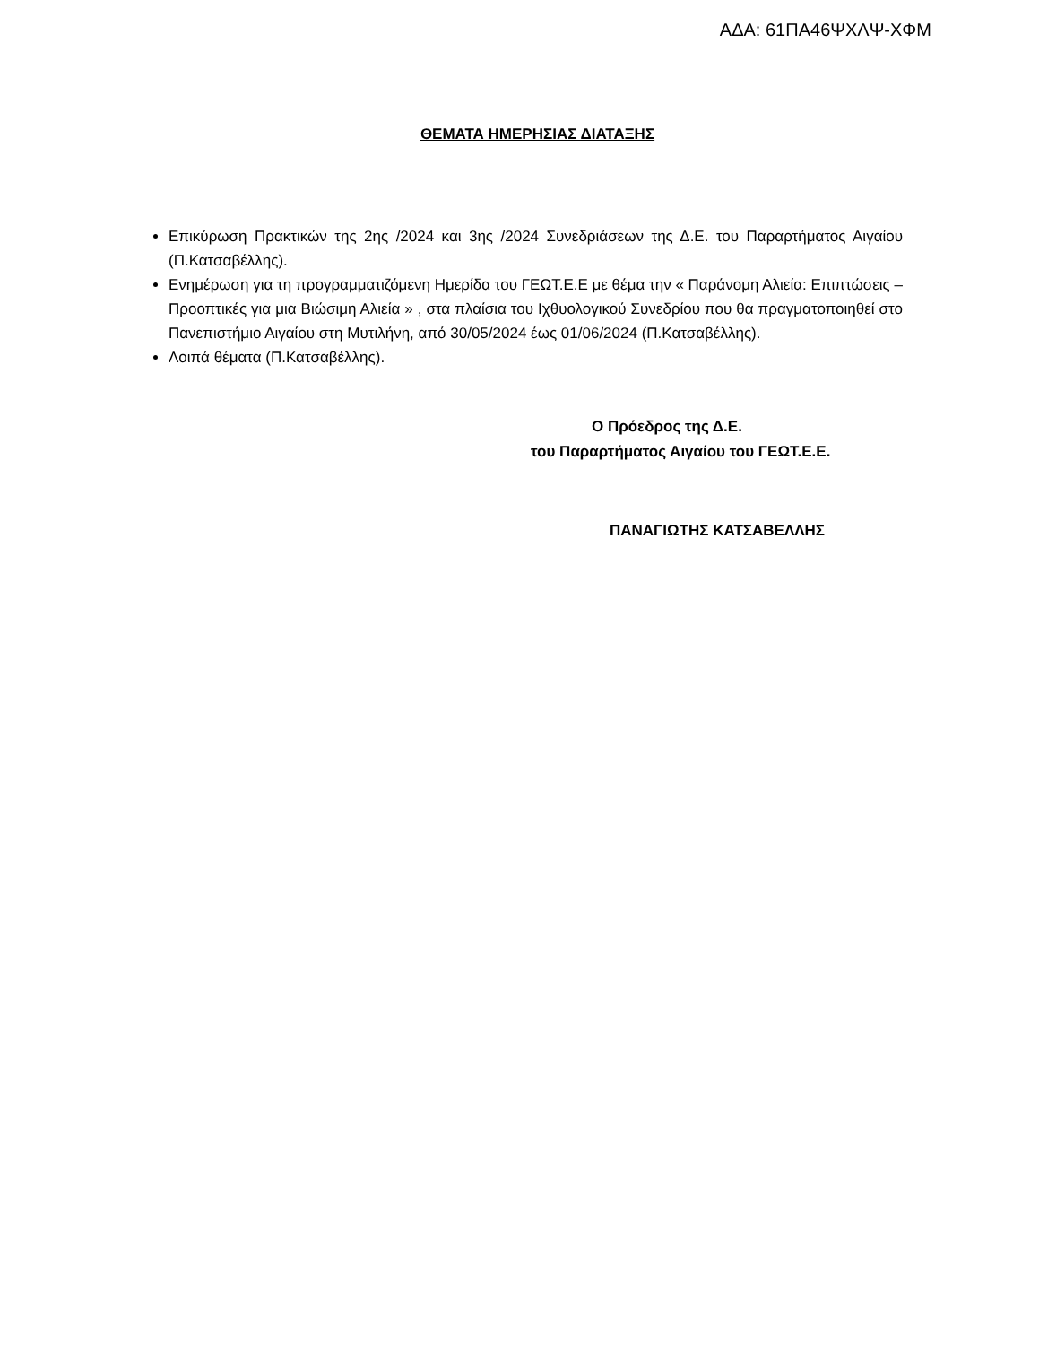ΑΔΑ: 61ΠΑ46ΨΧΛΨ-ΧΦΜ
ΘΕΜΑΤΑ ΗΜΕΡΗΣΙΑΣ ΔΙΑΤΑΞΗΣ
Επικύρωση Πρακτικών της 2ης /2024 και 3ης /2024 Συνεδριάσεων της Δ.Ε. του Παραρτήματος Αιγαίου (Π.Κατσαβέλλης).
Ενημέρωση για τη προγραμματιζόμενη Ημερίδα του ΓΕΩΤ.Ε.Ε με θέμα την « Παράνομη Αλιεία: Επιπτώσεις – Προοπτικές για μια Βιώσιμη Αλιεία » , στα πλαίσια του Ιχθυολογικού Συνεδρίου που θα πραγματοποιηθεί στο Πανεπιστήμιο Αιγαίου στη Μυτιλήνη, από 30/05/2024 έως 01/06/2024 (Π.Κατσαβέλλης).
Λοιπά θέματα (Π.Κατσαβέλλης).
Ο Πρόεδρος της Δ.Ε.
του Παραρτήματος Αιγαίου του ΓΕΩΤ.Ε.Ε.
ΠΑΝΑΓΙΩΤΗΣ ΚΑΤΣΑΒΕΛΛΗΣ